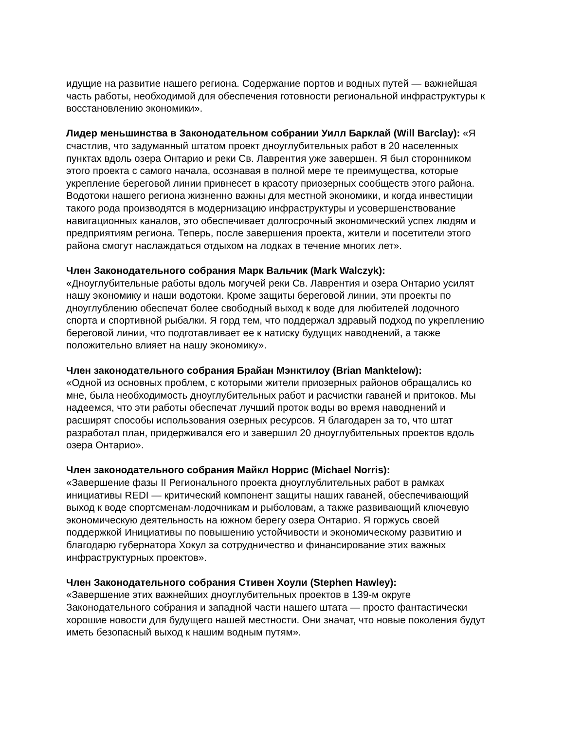идущие на развитие нашего региона. Содержание портов и водных путей — важнейшая часть работы, необходимой для обеспечения готовности региональной инфраструктуры к восстановлению экономики».
Лидер меньшинства в Законодательном собрании Уилл Барклай (Will Barclay): «Я счастлив, что задуманный штатом проект дноуглубительных работ в 20 населенных пунктах вдоль озера Онтарио и реки Св. Лаврентия уже завершен. Я был сторонником этого проекта с самого начала, осознавая в полной мере те преимущества, которые укрепление береговой линии привнесет в красоту приозерных сообществ этого района. Водотоки нашего региона жизненно важны для местной экономики, и когда инвестиции такого рода производятся в модернизацию инфраструктуры и усовершенствование навигационных каналов, это обеспечивает долгосрочный экономический успех людям и предприятиям региона. Теперь, после завершения проекта, жители и посетители этого района смогут наслаждаться отдыхом на лодках в течение многих лет».
Член Законодательного собрания Марк Вальчик (Mark Walczyk):
«Дноуглубительные работы вдоль могучей реки Св. Лаврентия и озера Онтарио усилят нашу экономику и наши водотоки. Кроме защиты береговой линии, эти проекты по дноуглублению обеспечат более свободный выход к воде для любителей лодочного спорта и спортивной рыбалки. Я горд тем, что поддержал здравый подход по укреплению береговой линии, что подготавливает ее к натиску будущих наводнений, а также положительно влияет на нашу экономику».
Член законодательного собрания Брайан Мэнктилоу (Brian Manktelow):
«Одной из основных проблем, с которыми жители приозерных районов обращались ко мне, была необходимость дноуглубительных работ и расчистки гаваней и притоков. Мы надеемся, что эти работы обеспечат лучший проток воды во время наводнений и расширят способы использования озерных ресурсов. Я благодарен за то, что штат разработал план, придерживался его и завершил 20 дноуглубительных проектов вдоль озера Онтарио».
Член законодательного собрания Майкл Норрис (Michael Norris):
«Завершение фазы II Регионального проекта дноуглублительных работ в рамках инициативы REDI — критический компонент защиты наших гаваней, обеспечивающий выход к воде спортсменам-лодочникам и рыболовам, а также развивающий ключевую экономическую деятельность на южном берегу озера Онтарио. Я горжусь своей поддержкой Инициативы по повышению устойчивости и экономическому развитию и благодарю губернатора Хокул за сотрудничество и финансирование этих важных инфраструктурных проектов».
Член Законодательного собрания Стивен Хоули (Stephen Hawley):
«Завершение этих важнейших дноуглубительных проектов в 139-м округе Законодательного собрания и западной части нашего штата — просто фантастически хорошие новости для будущего нашей местности. Они значат, что новые поколения будут иметь безопасный выход к нашим водным путям».